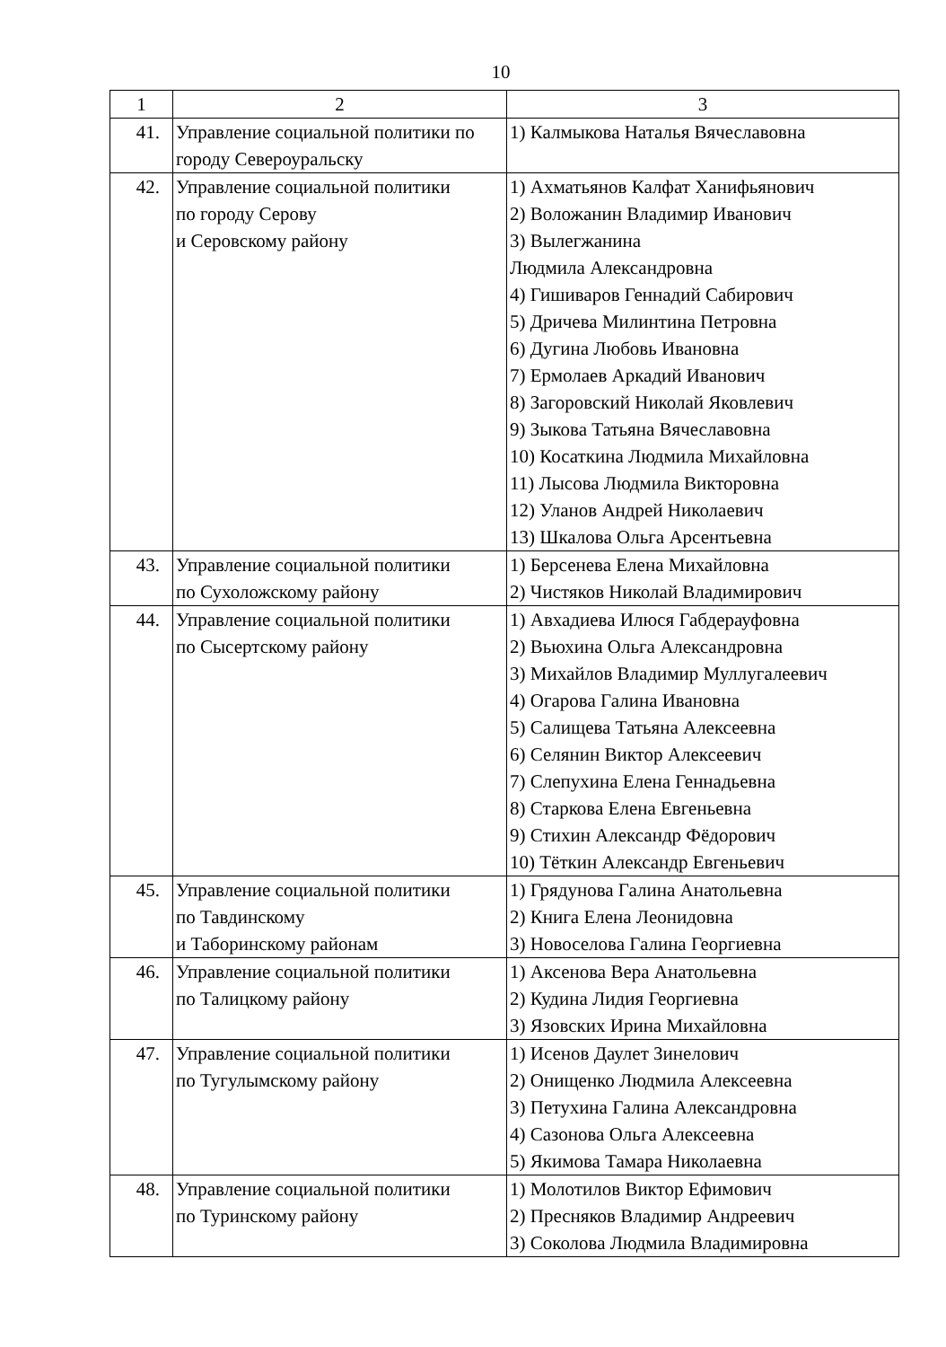10
| 1 | 2 | 3 |
| 41. | Управление социальной политики по городу Североуральску | 1) Калмыкова Наталья Вячеславовна |
| 42. | Управление социальной политики по городу Серову и Серовскому району | 1) Ахматьянов Калфат Ханифьянович 2) Воложанин Владимир Иванович 3) Вылегжанина Людмила Александровна 4) Гишиваров Геннадий Сабирович 5) Дричева Милинтина Петровна 6) Дугина Любовь Ивановна 7) Ермолаев Аркадий Иванович 8) Загоровский Николай Яковлевич 9) Зыкова Татьяна Вячеславовна 10) Косаткина Людмила Михайловна 11) Лысова Людмила Викторовна 12) Уланов Андрей Николаевич 13) Шкалова Ольга Арсентьевна |
| 43. | Управление социальной политики по Сухоложскому району | 1) Берсенева Елена Михайловна 2) Чистяков Николай Владимирович |
| 44. | Управление социальной политики по Сысертскому району | 1) Авхадиева Илюся Габдерауфовна 2) Вьюхина Ольга Александровна 3) Михайлов Владимир Муллугалеевич 4) Огарова Галина Ивановна 5) Салищева Татьяна Алексеевна 6) Селянин Виктор Алексеевич 7) Слепухина Елена Геннадьевна 8) Старкова Елена Евгеньевна 9) Стихин Александр Фёдорович 10) Тёткин Александр Евгеньевич |
| 45. | Управление социальной политики по Тавдинскому и Таборинскому районам | 1) Грядунова Галина Анатольевна 2) Книга Елена Леонидовна 3) Новоселова Галина Георгиевна |
| 46. | Управление социальной политики по Талицкому району | 1) Аксенова Вера Анатольевна 2) Кудина Лидия Георгиевна 3) Язовских Ирина Михайловна |
| 47. | Управление социальной политики по Тугулымскому району | 1) Исенов Даулет Зинелович 2) Онищенко Людмила Алексеевна 3) Петухина Галина Александровна 4) Сазонова Ольга Алексеевна 5) Якимова Тамара Николаевна |
| 48. | Управление социальной политики по Туринскому району | 1) Молотилов Виктор Ефимович 2) Пресняков Владимир Андреевич 3) Соколова Людмила Владимировна |